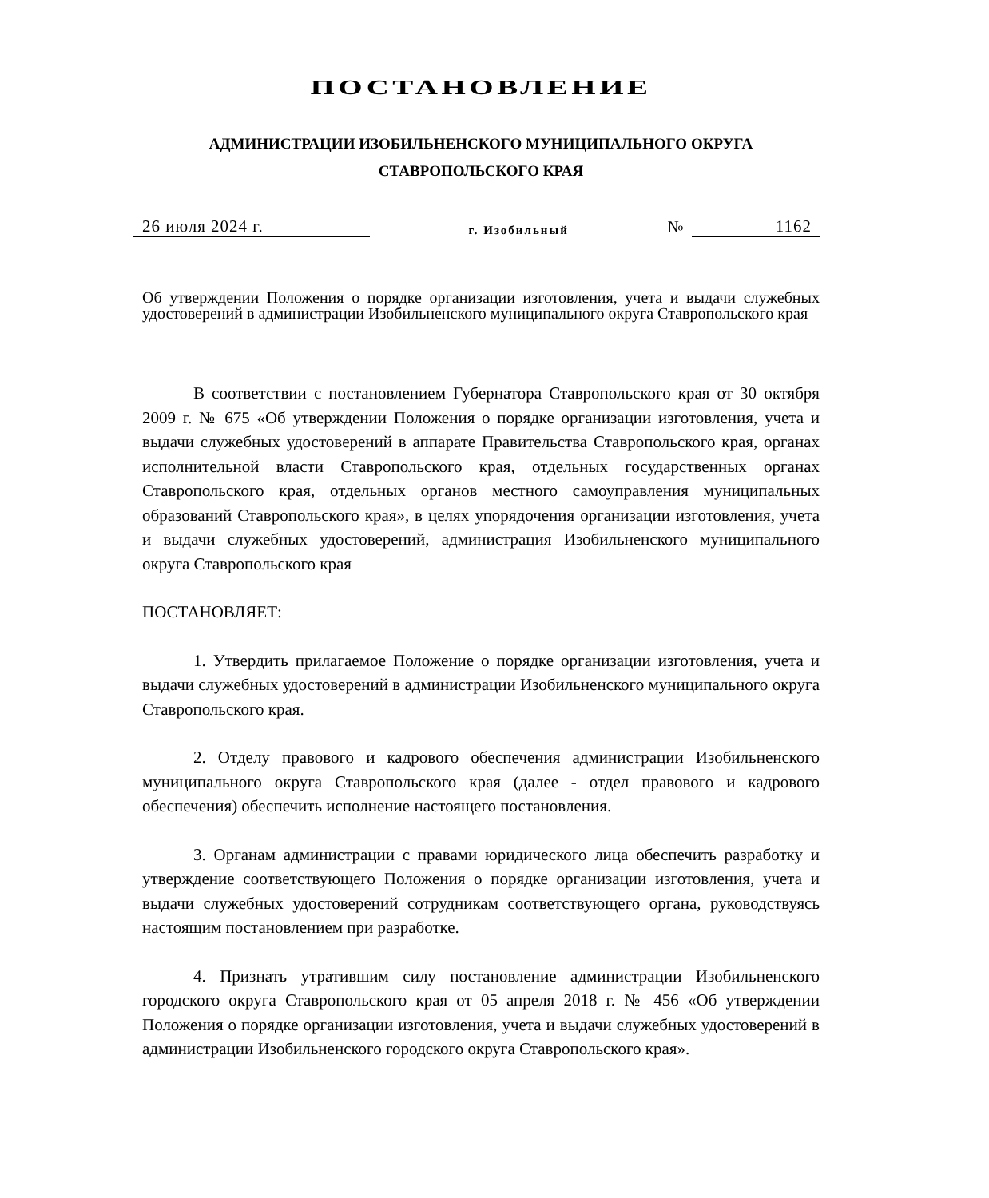ПОСТАНОВЛЕНИЕ
АДМИНИСТРАЦИИ ИЗОБИЛЬНЕНСКОГО МУНИЦИПАЛЬНОГО ОКРУГА
СТАВРОПОЛЬСКОГО КРАЯ
26 июля 2024 г. г. Изобильный № 1162
Об утверждении Положения о порядке организации изготовления, учета и выдачи служебных удостоверений в администрации Изобильненского муниципального округа Ставропольского края
В соответствии с постановлением Губернатора Ставропольского края от 30 октября 2009 г. № 675 «Об утверждении Положения о порядке организации изготовления, учета и выдачи служебных удостоверений в аппарате Правительства Ставропольского края, органах исполнительной власти Ставропольского края, отдельных государственных органах Ставропольского края, отдельных органов местного самоуправления муниципальных образований Ставропольского края», в целях упорядочения организации изготовления, учета и выдачи служебных удостоверений, администрация Изобильненского муниципального округа Ставропольского края
ПОСТАНОВЛЯЕТ:
1. Утвердить прилагаемое Положение о порядке организации изготовления, учета и выдачи служебных удостоверений в администрации Изобильненского муниципального округа Ставропольского края.
2. Отделу правового и кадрового обеспечения администрации Изобильненского муниципального округа Ставропольского края (далее - отдел правового и кадрового обеспечения) обеспечить исполнение настоящего постановления.
3. Органам администрации с правами юридического лица обеспечить разработку и утверждение соответствующего Положения о порядке организации изготовления, учета и выдачи служебных удостоверений сотрудникам соответствующего органа, руководствуясь настоящим постановлением при разработке.
4. Признать утратившим силу постановление администрации Изобильненского городского округа Ставропольского края от 05 апреля 2018 г. № 456 «Об утверждении Положения о порядке организации изготовления, учета и выдачи служебных удостоверений в администрации Изобильненского городского округа Ставропольского края».